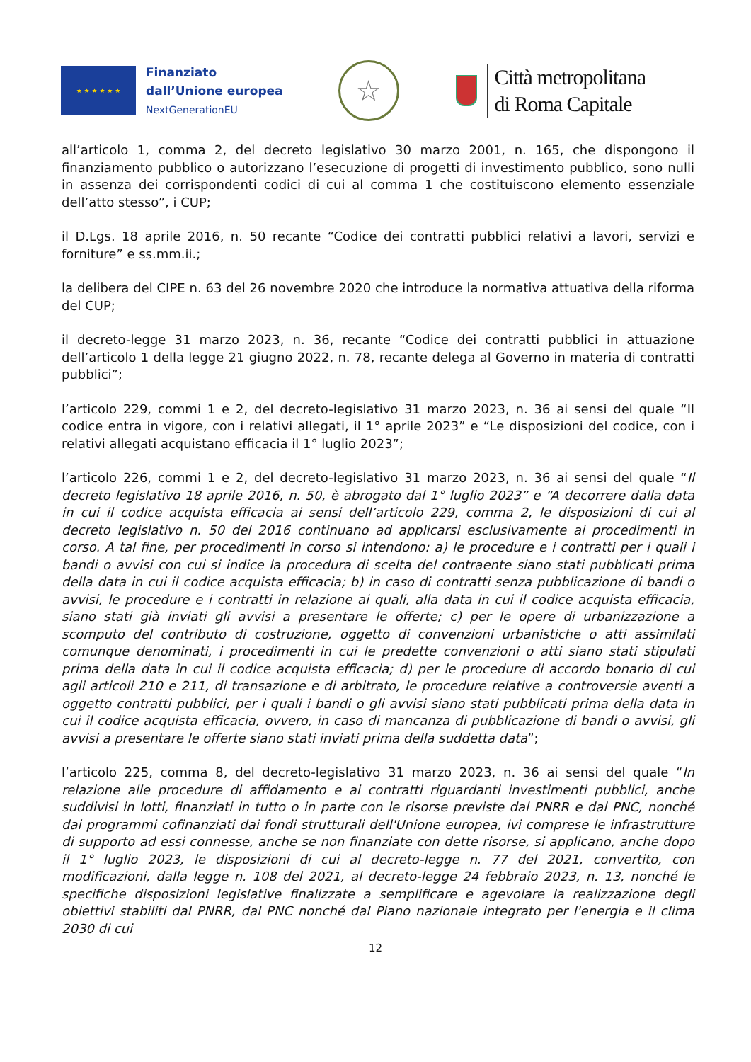★ ★ ★ ★ ★ ★
Finanziato
dall’Unione europea
NextGenerationEU
☆
Città metropolitana
di Roma Capitale
all’articolo 1, comma 2, del decreto legislativo 30 marzo 2001, n. 165, che dispongono il finanziamento pubblico o autorizzano l’esecuzione di progetti di investimento pubblico, sono nulli in assenza dei corrispondenti codici di cui al comma 1 che costituiscono elemento essenziale dell’atto stesso”, i CUP;
il D.Lgs. 18 aprile 2016, n. 50 recante “Codice dei contratti pubblici relativi a lavori, servizi e forniture” e ss.mm.ii.;
la delibera del CIPE n. 63 del 26 novembre 2020 che introduce la normativa attuativa della riforma del CUP;
il decreto-legge 31 marzo 2023, n. 36, recante “Codice dei contratti pubblici in attuazione dell’articolo 1 della legge 21 giugno 2022, n. 78, recante delega al Governo in materia di contratti pubblici”;
l’articolo 229, commi 1 e 2, del decreto-legislativo 31 marzo 2023, n. 36 ai sensi del quale “Il codice entra in vigore, con i relativi allegati, il 1° aprile 2023” e “Le disposizioni del codice, con i relativi allegati acquistano efficacia il 1° luglio 2023”;
l’articolo 226, commi 1 e 2, del decreto-legislativo 31 marzo 2023, n. 36 ai sensi del quale “Il decreto legislativo 18 aprile 2016, n. 50, è abrogato dal 1° luglio 2023” e “A decorrere dalla data in cui il codice acquista efficacia ai sensi dell’articolo 229, comma 2, le disposizioni di cui al decreto legislativo n. 50 del 2016 continuano ad applicarsi esclusivamente ai procedimenti in corso. A tal fine, per procedimenti in corso si intendono: a) le procedure e i contratti per i quali i bandi o avvisi con cui si indice la procedura di scelta del contraente siano stati pubblicati prima della data in cui il codice acquista efficacia; b) in caso di contratti senza pubblicazione di bandi o avvisi, le procedure e i contratti in relazione ai quali, alla data in cui il codice acquista efficacia, siano stati già inviati gli avvisi a presentare le offerte; c) per le opere di urbanizzazione a scomputo del contributo di costruzione, oggetto di convenzioni urbanistiche o atti assimilati comunque denominati, i procedimenti in cui le predette convenzioni o atti siano stati stipulati prima della data in cui il codice acquista efficacia; d) per le procedure di accordo bonario di cui agli articoli 210 e 211, di transazione e di arbitrato, le procedure relative a controversie aventi a oggetto contratti pubblici, per i quali i bandi o gli avvisi siano stati pubblicati prima della data in cui il codice acquista efficacia, ovvero, in caso di mancanza di pubblicazione di bandi o avvisi, gli avvisi a presentare le offerte siano stati inviati prima della suddetta data”;
l’articolo 225, comma 8, del decreto-legislativo 31 marzo 2023, n. 36 ai sensi del quale “In relazione alle procedure di affidamento e ai contratti riguardanti investimenti pubblici, anche suddivisi in lotti, finanziati in tutto o in parte con le risorse previste dal PNRR e dal PNC, nonché dai programmi cofinanziati dai fondi strutturali dell'Unione europea, ivi comprese le infrastrutture di supporto ad essi connesse, anche se non finanziate con dette risorse, si applicano, anche dopo il 1° luglio 2023, le disposizioni di cui al decreto-legge n. 77 del 2021, convertito, con modificazioni, dalla legge n. 108 del 2021, al decreto-legge 24 febbraio 2023, n. 13, nonché le specifiche disposizioni legislative finalizzate a semplificare e agevolare la realizzazione degli obiettivi stabiliti dal PNRR, dal PNC nonché dal Piano nazionale integrato per l'energia e il clima 2030 di cui
12